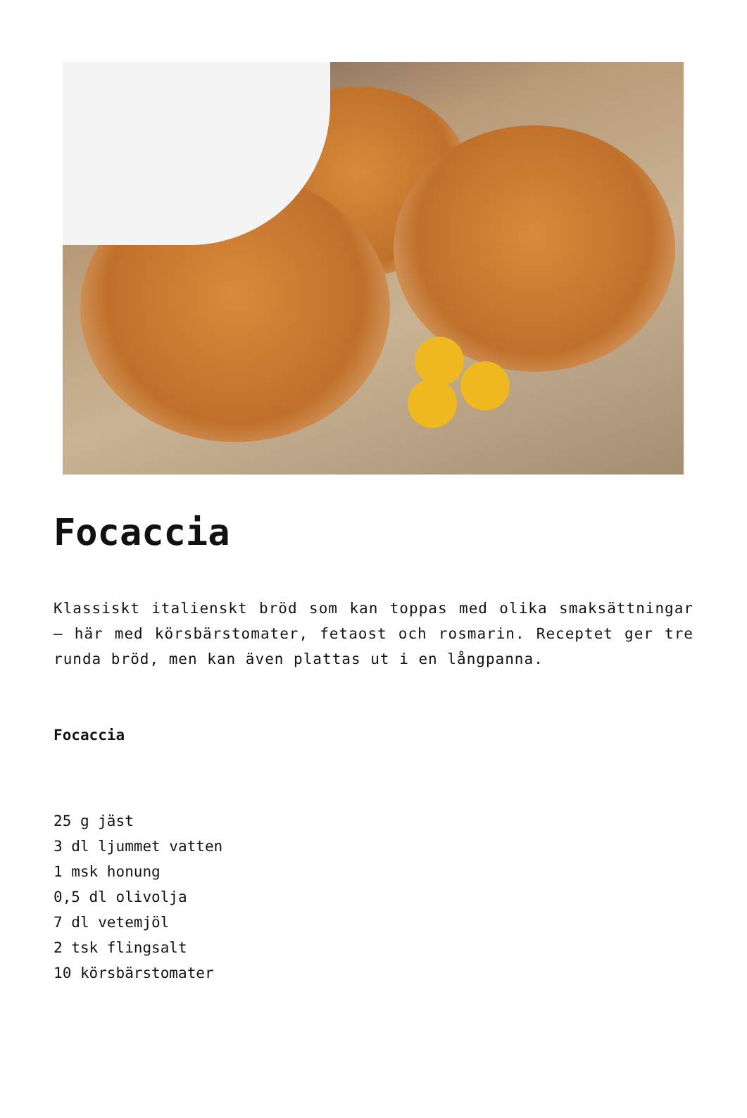Focaccia
Klassiskt italienskt bröd som kan toppas med olika smaksättningar – här med körsbärstomater, fetaost och rosmarin. Receptet ger tre runda bröd, men kan även plattas ut i en långpanna.
Focaccia
25 g jäst
3 dl ljummet vatten
1 msk honung
0,5 dl olivolja
7 dl vetemjöl
2 tsk flingsalt
10 körsbärstomater